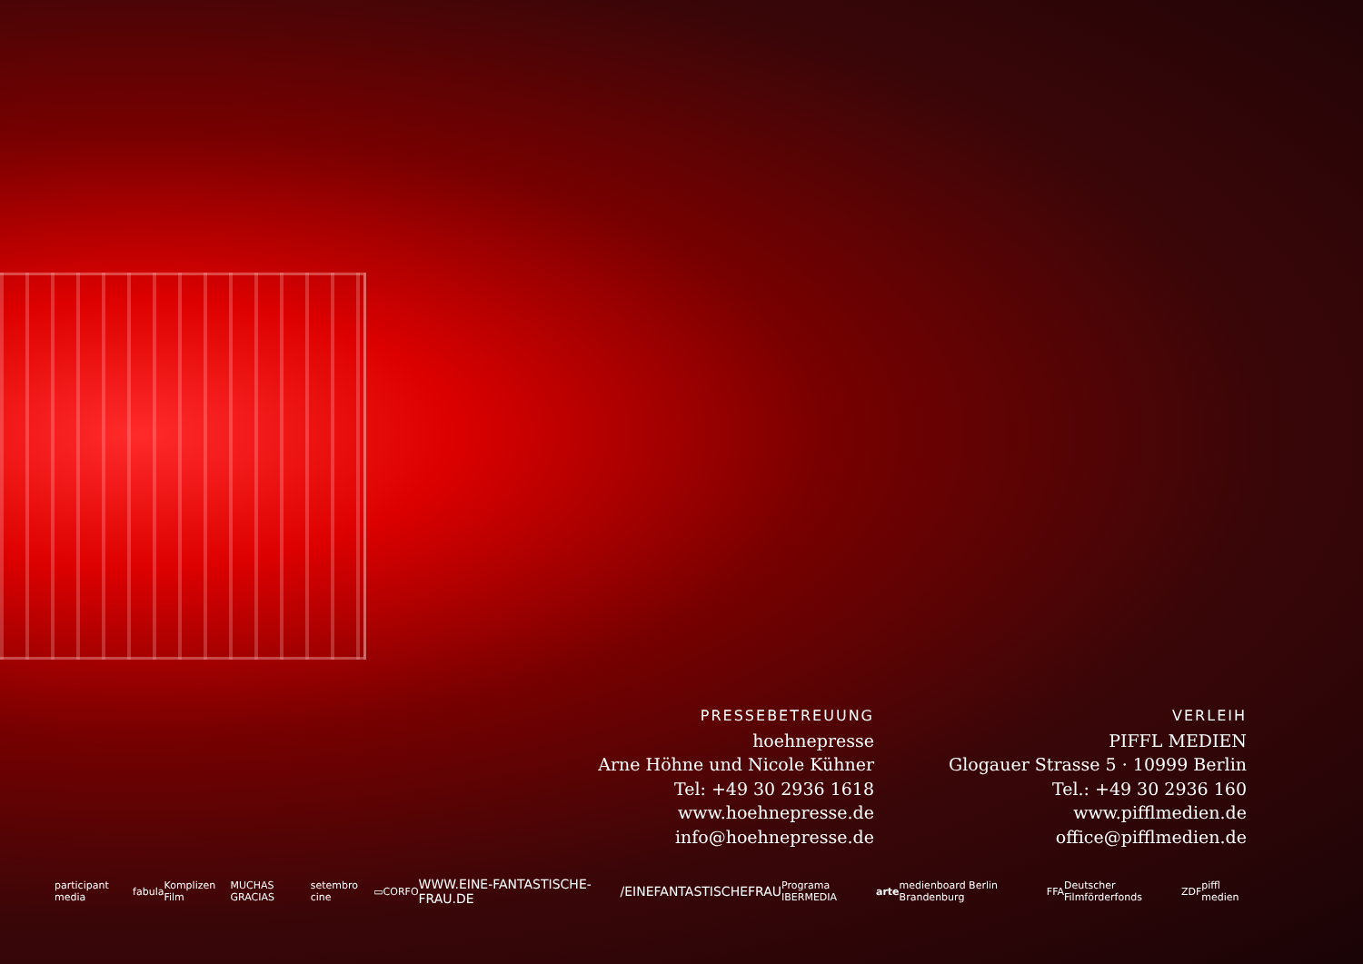PRESSEBETREUUNG
hoehnepresse
Arne Höhne und Nicole Kühner
Tel: +49 30 2936 1618
www.hoehnepresse.de
info@hoehnepresse.de
VERLEIH
PIFFL MEDIEN
Glogauer Strasse 5 · 10999 Berlin
Tel.: +49 30 2936 160
www.pifflmedien.de
office@pifflmedien.de
participant media fabula Komplizen Film MUCHAS GRACIAS setembro cine ▭ CORFO WWW.EINE-FANTASTISCHE-FRAU.DE /EINEFANTASTISCHEFRAU Programa IBERMEDIA arte medienboard Berlin Brandenburg FFA Deutscher Filmförderfonds ZDF piffl medien